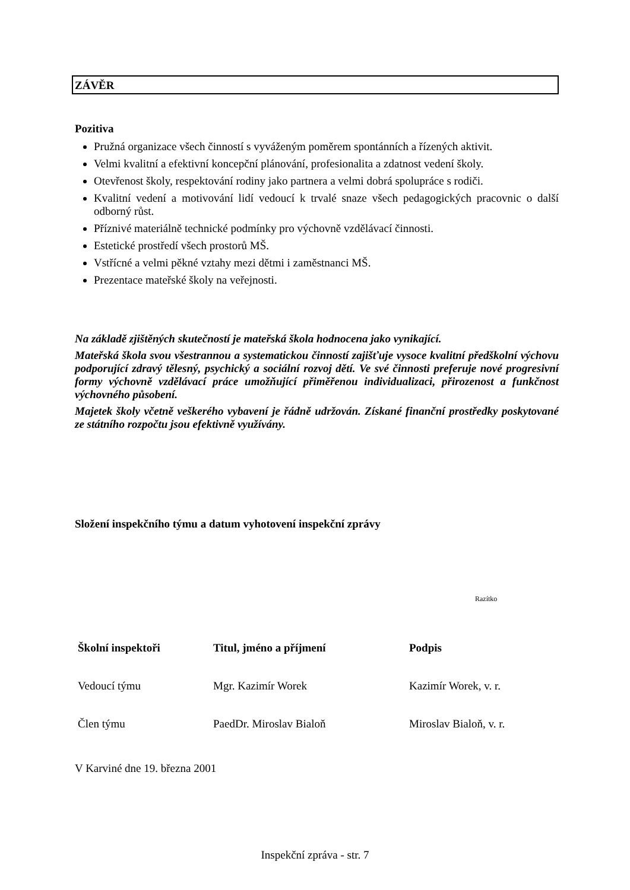ZÁVĚR
Pozitiva
Pružná organizace všech činností s vyváženým poměrem spontánních a řízených aktivit.
Velmi kvalitní a efektivní koncepční plánování, profesionalita a zdatnost vedení školy.
Otevřenost školy, respektování rodiny jako partnera a velmi dobrá spolupráce s rodiči.
Kvalitní vedení a motivování lidí vedoucí k trvalé snaze všech pedagogických pracovnic o další odborný růst.
Příznivé materiálně technické podmínky pro výchovně vzdělávací činnosti.
Estetické prostředí všech prostorů MŠ.
Vstřícné a velmi pěkné vztahy mezi dětmi i zaměstnanci MŠ.
Prezentace mateřské školy na veřejnosti.
Na základě zjištěných skutečností je mateřská škola hodnocena jako vynikající.
Mateřská škola svou všestrannou a systematickou činností zajišťuje vysoce kvalitní předškolní výchovu podporující zdravý tělesný, psychický a sociální rozvoj dětí. Ve své činnosti preferuje nové progresivní formy výchovně vzdělávací práce umožňující přiměřenou individualizaci, přirozenost a funkčnost výchovného působení.
Majetek školy včetně veškerého vybavení je řádně udržován. Získané finanční prostředky poskytované ze státního rozpočtu jsou efektivně využívány.
Složení inspekčního týmu a datum vyhotovení inspekční zprávy
Razítko
| Školní inspektoři | Titul, jméno a příjmení | Podpis |
| --- | --- | --- |
| Vedoucí týmu | Mgr. Kazimír Worek | Kazimír Worek, v. r. |
| Člen týmu | PaedDr. Miroslav Bialoň | Miroslav Bialoň, v. r. |
V Karviné dne 19. března 2001
Inspekční zpráva - str. 7